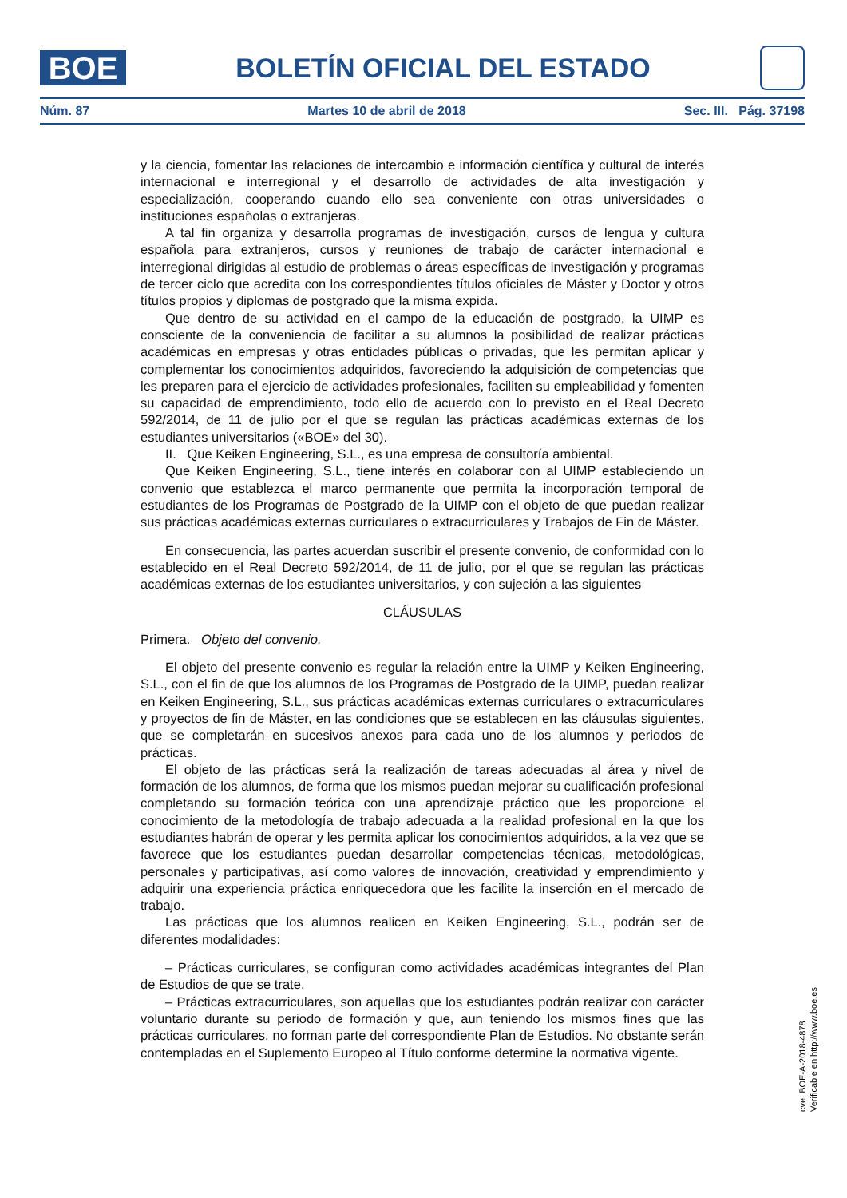BOE
BOLETÍN OFICIAL DEL ESTADO
Núm. 87 Martes 10 de abril de 2018 Sec. III. Pág. 37198
y la ciencia, fomentar las relaciones de intercambio e información científica y cultural de interés internacional e interregional y el desarrollo de actividades de alta investigación y especialización, cooperando cuando ello sea conveniente con otras universidades o instituciones españolas o extranjeras.
A tal fin organiza y desarrolla programas de investigación, cursos de lengua y cultura española para extranjeros, cursos y reuniones de trabajo de carácter internacional e interregional dirigidas al estudio de problemas o áreas específicas de investigación y programas de tercer ciclo que acredita con los correspondientes títulos oficiales de Máster y Doctor y otros títulos propios y diplomas de postgrado que la misma expida.
Que dentro de su actividad en el campo de la educación de postgrado, la UIMP es consciente de la conveniencia de facilitar a su alumnos la posibilidad de realizar prácticas académicas en empresas y otras entidades públicas o privadas, que les permitan aplicar y complementar los conocimientos adquiridos, favoreciendo la adquisición de competencias que les preparen para el ejercicio de actividades profesionales, faciliten su empleabilidad y fomenten su capacidad de emprendimiento, todo ello de acuerdo con lo previsto en el Real Decreto 592/2014, de 11 de julio por el que se regulan las prácticas académicas externas de los estudiantes universitarios («BOE» del 30).
II. Que Keiken Engineering, S.L., es una empresa de consultoría ambiental.
Que Keiken Engineering, S.L., tiene interés en colaborar con al UIMP estableciendo un convenio que establezca el marco permanente que permita la incorporación temporal de estudiantes de los Programas de Postgrado de la UIMP con el objeto de que puedan realizar sus prácticas académicas externas curriculares o extracurriculares y Trabajos de Fin de Máster.
En consecuencia, las partes acuerdan suscribir el presente convenio, de conformidad con lo establecido en el Real Decreto 592/2014, de 11 de julio, por el que se regulan las prácticas académicas externas de los estudiantes universitarios, y con sujeción a las siguientes
CLÁUSULAS
Primera. Objeto del convenio.
El objeto del presente convenio es regular la relación entre la UIMP y Keiken Engineering, S.L., con el fin de que los alumnos de los Programas de Postgrado de la UIMP, puedan realizar en Keiken Engineering, S.L., sus prácticas académicas externas curriculares o extracurriculares y proyectos de fin de Máster, en las condiciones que se establecen en las cláusulas siguientes, que se completarán en sucesivos anexos para cada uno de los alumnos y periodos de prácticas.
El objeto de las prácticas será la realización de tareas adecuadas al área y nivel de formación de los alumnos, de forma que los mismos puedan mejorar su cualificación profesional completando su formación teórica con una aprendizaje práctico que les proporcione el conocimiento de la metodología de trabajo adecuada a la realidad profesional en la que los estudiantes habrán de operar y les permita aplicar los conocimientos adquiridos, a la vez que se favorece que los estudiantes puedan desarrollar competencias técnicas, metodológicas, personales y participativas, así como valores de innovación, creatividad y emprendimiento y adquirir una experiencia práctica enriquecedora que les facilite la inserción en el mercado de trabajo.
Las prácticas que los alumnos realicen en Keiken Engineering, S.L., podrán ser de diferentes modalidades:
– Prácticas curriculares, se configuran como actividades académicas integrantes del Plan de Estudios de que se trate.
– Prácticas extracurriculares, son aquellas que los estudiantes podrán realizar con carácter voluntario durante su periodo de formación y que, aun teniendo los mismos fines que las prácticas curriculares, no forman parte del correspondiente Plan de Estudios. No obstante serán contempladas en el Suplemento Europeo al Título conforme determine la normativa vigente.
cve: BOE-A-2018-4878
Verificable en http://www.boe.es